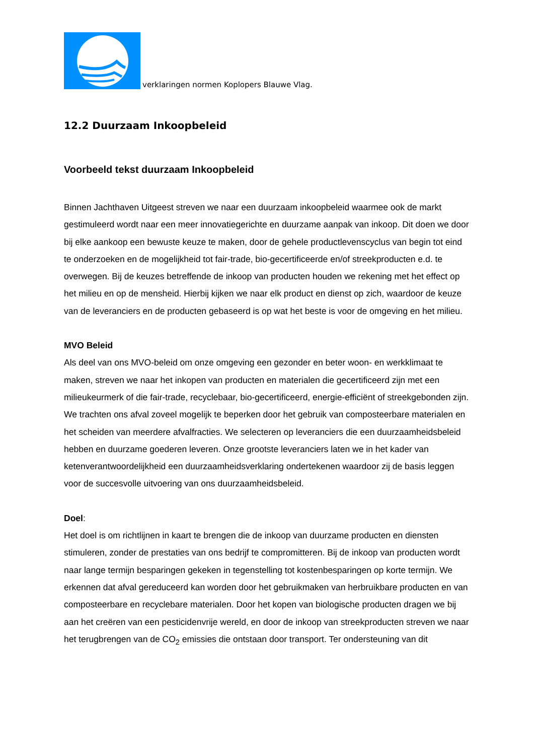verklaringen normen Koplopers Blauwe Vlag.
12.2 Duurzaam Inkoopbeleid
Voorbeeld tekst duurzaam Inkoopbeleid
Binnen Jachthaven Uitgeest streven we naar een duurzaam inkoopbeleid waarmee ook de markt gestimuleerd wordt naar een meer innovatiegerichte en duurzame aanpak van inkoop. Dit doen we door bij elke aankoop een bewuste keuze te maken, door de gehele productlevenscyclus van begin tot eind te onderzoeken en de mogelijkheid tot fair-trade, bio-gecertificeerde en/of streekproducten e.d. te overwegen. Bij de keuzes betreffende de inkoop van producten houden we rekening met het effect op het milieu en op de mensheid. Hierbij kijken we naar elk product en dienst op zich, waardoor de keuze van de leveranciers en de producten gebaseerd is op wat het beste is voor de omgeving en het milieu.
MVO Beleid
Als deel van ons MVO-beleid om onze omgeving een gezonder en beter woon- en werkklimaat te maken, streven we naar het inkopen van producten en materialen die gecertificeerd zijn met een milieukeurmerk of die fair-trade, recyclebaar, bio-gecertificeerd, energie-efficiënt of streekgebonden zijn. We trachten ons afval zoveel mogelijk te beperken door het gebruik van composteerbare materialen en het scheiden van meerdere afvalfracties. We selecteren op leveranciers die een duurzaamheidsbeleid hebben en duurzame goederen leveren. Onze grootste leveranciers laten we in het kader van ketenverantwoordelijkheid een duurzaamheidsverklaring ondertekenen waardoor zij de basis leggen voor de succesvolle uitvoering van ons duurzaamheidsbeleid.
Doel:
Het doel is om richtlijnen in kaart te brengen die de inkoop van duurzame producten en diensten stimuleren, zonder de prestaties van ons bedrijf te compromitteren. Bij de inkoop van producten wordt naar lange termijn besparingen gekeken in tegenstelling tot kostenbesparingen op korte termijn. We erkennen dat afval gereduceerd kan worden door het gebruikmaken van herbruikbare producten en van composteerbare en recyclebare materialen. Door het kopen van biologische producten dragen we bij aan het creëren van een pesticidenvrije wereld, en door de inkoop van streekproducten streven we naar het terugbrengen van de CO<sub>2</sub> emissies die ontstaan door transport. Ter ondersteuning van dit